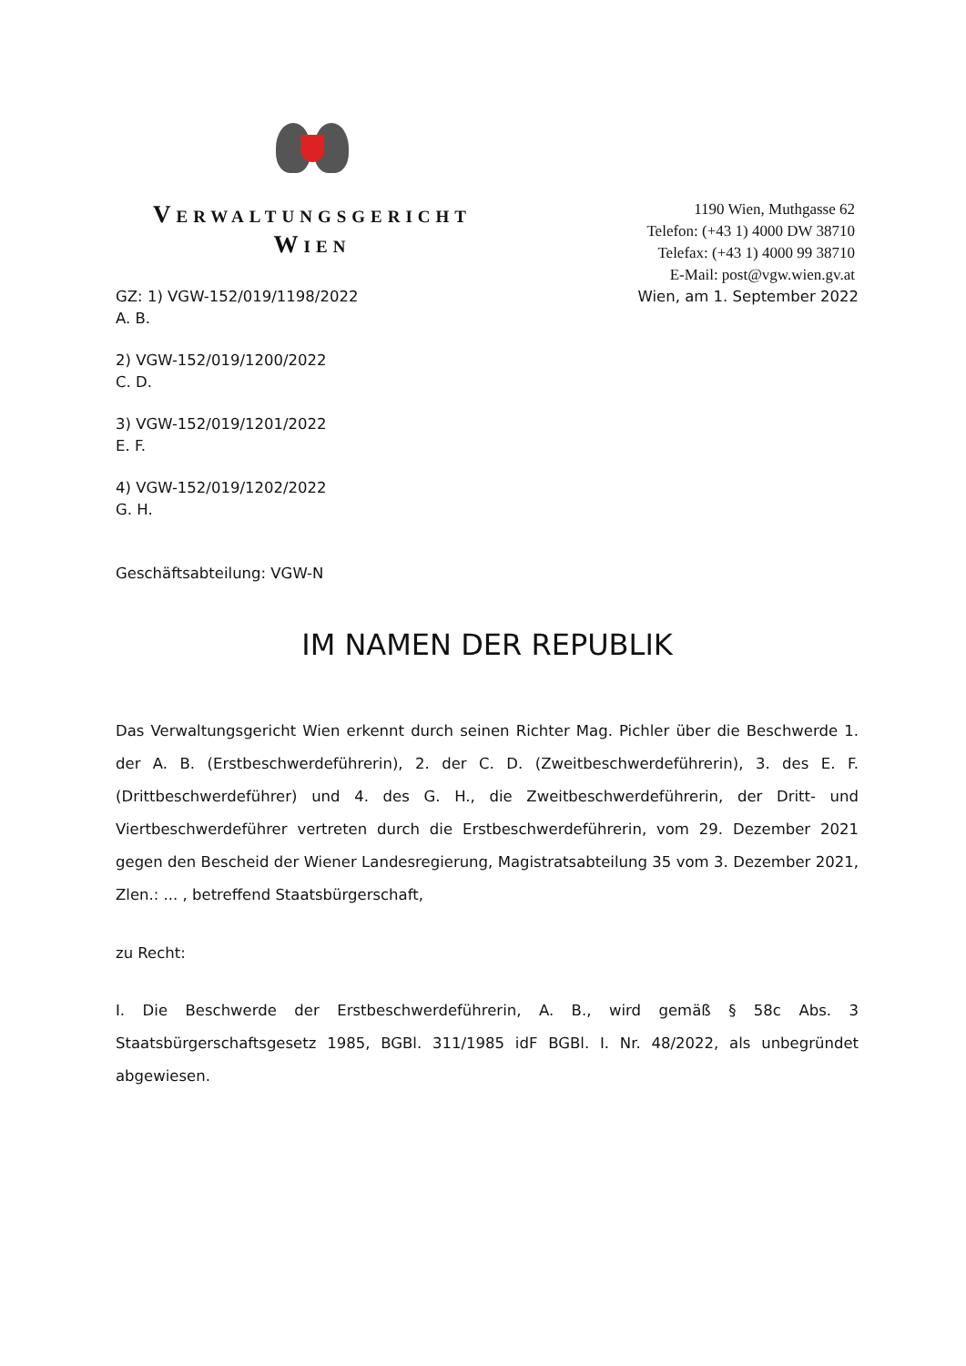VERWALTUNGSGERICHT
WIEN
1190 Wien, Muthgasse 62
Telefon: (+43 1) 4000 DW 38710
Telefax: (+43 1) 4000 99 38710
E-Mail: post@vgw.wien.gv.at
GZ: 1) VGW-152/019/1198/2022
A. B. Wien, am 1. September 2022
2) VGW-152/019/1200/2022
C. D.
3) VGW-152/019/1201/2022
E. F.
4) VGW-152/019/1202/2022
G. H.
Geschäftsabteilung: VGW-N
IM NAMEN DER REPUBLIK
Das Verwaltungsgericht Wien erkennt durch seinen Richter Mag. Pichler über die Beschwerde 1. der A. B. (Erstbeschwerdeführerin), 2. der C. D. (Zweitbeschwerdeführerin), 3. des E. F. (Drittbeschwerdeführer) und 4. des G. H., die Zweitbeschwerdeführerin, der Dritt- und Viertbeschwerdeführer vertreten durch die Erstbeschwerdeführerin, vom 29. Dezember 2021 gegen den Bescheid der Wiener Landesregierung, Magistratsabteilung 35 vom 3. Dezember 2021, Zlen.: ... , betreffend Staatsbürgerschaft,
zu Recht:
I. Die Beschwerde der Erstbeschwerdeführerin, A. B., wird gemäß § 58c Abs. 3 Staatsbürgerschaftsgesetz 1985, BGBl. 311/1985 idF BGBl. I. Nr. 48/2022, als unbegründet abgewiesen.